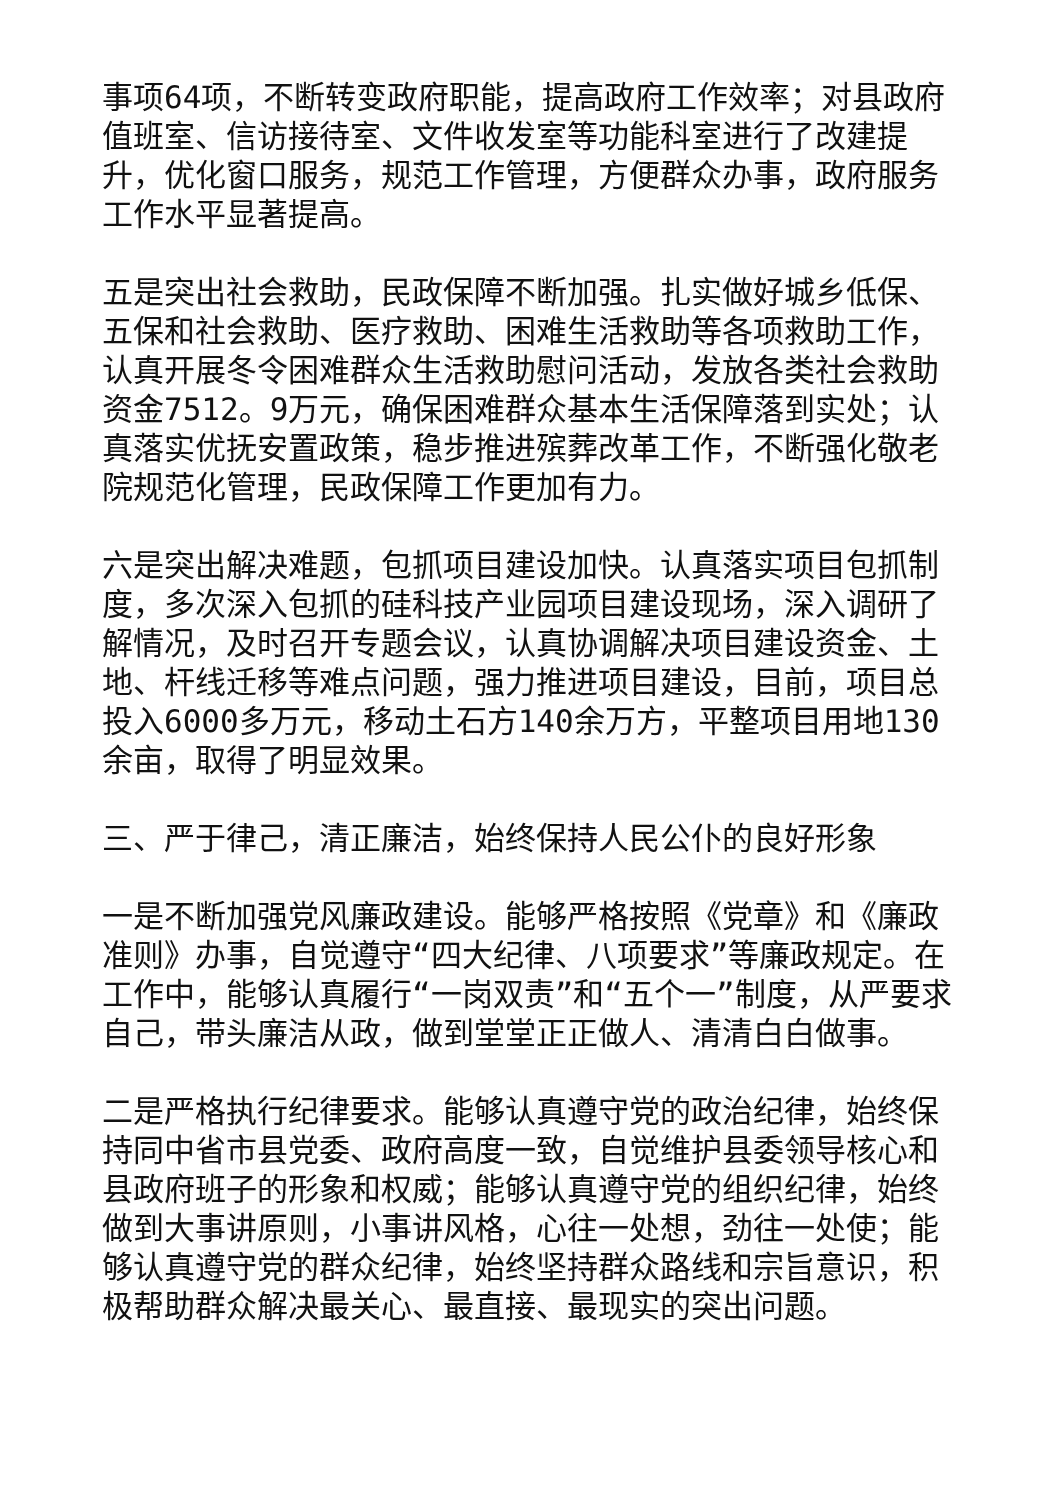事项64项，不断转变政府职能，提高政府工作效率；对县政府值班室、信访接待室、文件收发室等功能科室进行了改建提升，优化窗口服务，规范工作管理，方便群众办事，政府服务工作水平显著提高。
五是突出社会救助，民政保障不断加强。扎实做好城乡低保、五保和社会救助、医疗救助、困难生活救助等各项救助工作，认真开展冬令困难群众生活救助慰问活动，发放各类社会救助资金7512。9万元，确保困难群众基本生活保障落到实处；认真落实优抚安置政策，稳步推进殡葬改革工作，不断强化敬老院规范化管理，民政保障工作更加有力。
六是突出解决难题，包抓项目建设加快。认真落实项目包抓制度，多次深入包抓的硅科技产业园项目建设现场，深入调研了解情况，及时召开专题会议，认真协调解决项目建设资金、土地、杆线迁移等难点问题，强力推进项目建设，目前，项目总投入6000多万元，移动土石方140余万方，平整项目用地130余亩，取得了明显效果。
三、严于律己，清正廉洁，始终保持人民公仆的良好形象
一是不断加强党风廉政建设。能够严格按照《党章》和《廉政准则》办事，自觉遵守“四大纪律、八项要求”等廉政规定。在工作中，能够认真履行“一岗双责”和“五个一”制度，从严要求自己，带头廉洁从政，做到堂堂正正做人、清清白白做事。
二是严格执行纪律要求。能够认真遵守党的政治纪律，始终保持同中省市县党委、政府高度一致，自觉维护县委领导核心和县政府班子的形象和权威；能够认真遵守党的组织纪律，始终做到大事讲原则，小事讲风格，心往一处想，劲往一处使；能够认真遵守党的群众纪律，始终坚持群众路线和宗旨意识，积极帮助群众解决最关心、最直接、最现实的突出问题。